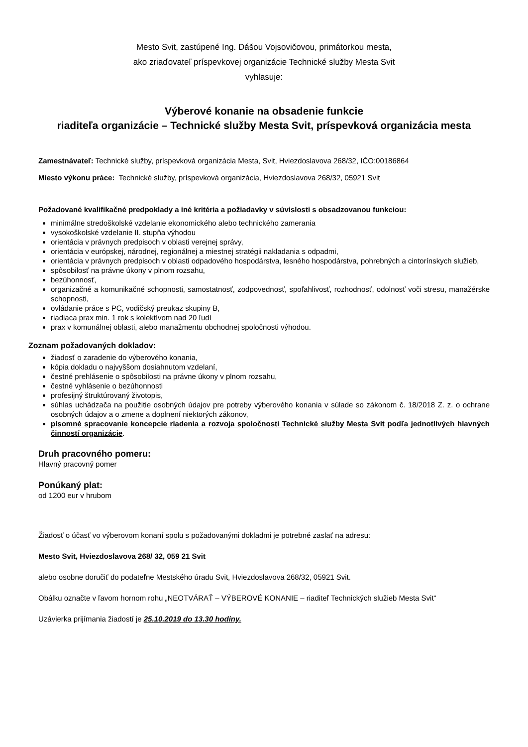Mesto Svit, zastúpené Ing. Dášou Vojsovičovou, primátorkou mesta,
ako zriaďovateľ príspevkovej organizácie Technické služby Mesta Svit
vyhlasuje:
Výberové konanie na obsadenie funkcie
riaditeľa organizácie – Technické služby Mesta Svit, príspevková organizácia mesta
Zamestnávateľ: Technické služby, príspevková organizácia Mesta, Svit, Hviezdoslavova 268/32, IČO:00186864
Miesto výkonu práce: Technické služby, príspevková organizácia, Hviezdoslavova 268/32, 05921 Svit
Požadované kvalifikačné predpoklady a iné kritéria a požiadavky v súvislosti s obsadzovanou funkciou:
minimálne stredoškolské vzdelanie ekonomického alebo technického zamerania
vysokoškolské vzdelanie II. stupňa výhodou
orientácia v právnych predpisoch v oblasti verejnej správy,
orientácia v európskej, národnej, regionálnej a miestnej stratégii nakladania s odpadmi,
orientácia v právnych predpisoch v oblasti odpadového hospodárstva, lesného hospodárstva, pohrebných a cintorínskych služieb,
spôsobilosť na právne úkony v plnom rozsahu,
bezúhonnosť,
organizačné a komunikačné schopnosti, samostatnosť, zodpovednosť, spoľahlivosť, rozhodnosť, odolnosť voči stresu, manažérske schopnosti,
ovládanie práce s PC, vodičský preukaz skupiny B,
riadiaca prax min. 1 rok s kolektívom nad 20 ľudí
prax v komunálnej oblasti, alebo manažmentu obchodnej spoločnosti výhodou.
Zoznam požadovaných dokladov:
žiadosť o zaradenie do výberového konania,
kópia dokladu o najvyššom dosiahnutom vzdelaní,
čestné prehlásenie o spôsobilosti na právne úkony v plnom rozsahu,
čestné vyhlásenie o bezúhonnosti
profesijný štruktúrovaný životopis,
súhlas uchádzača na použitie osobných údajov pre potreby výberového konania v súlade so zákonom č. 18/2018 Z. z. o ochrane osobných údajov a o zmene a doplnení niektorých zákonov,
písomné spracovanie koncepcie riadenia a rozvoja spoločnosti Technické služby Mesta Svit podľa jednotlivých hlavných činností organizácie.
Druh pracovného pomeru:
Hlavný pracovný pomer
Ponúkaný plat:
od 1200 eur v hrubom
Žiadosť o účasť vo výberovom konaní spolu s požadovanými dokladmi je potrebné zaslať na adresu:
Mesto Svit, Hviezdoslavova 268/ 32, 059 21 Svit
alebo osobne doručiť do podateľne Mestského úradu Svit, Hviezdoslavova 268/32, 05921 Svit.
Obálku označte v ľavom hornom rohu „NEOTVÁRAŤ – VÝBEROVÉ KONANIE – riaditeľ Technických služieb Mesta Svit“
Uzávierka prijímania žiadostí je 25.10.2019 do 13.30 hodiny.